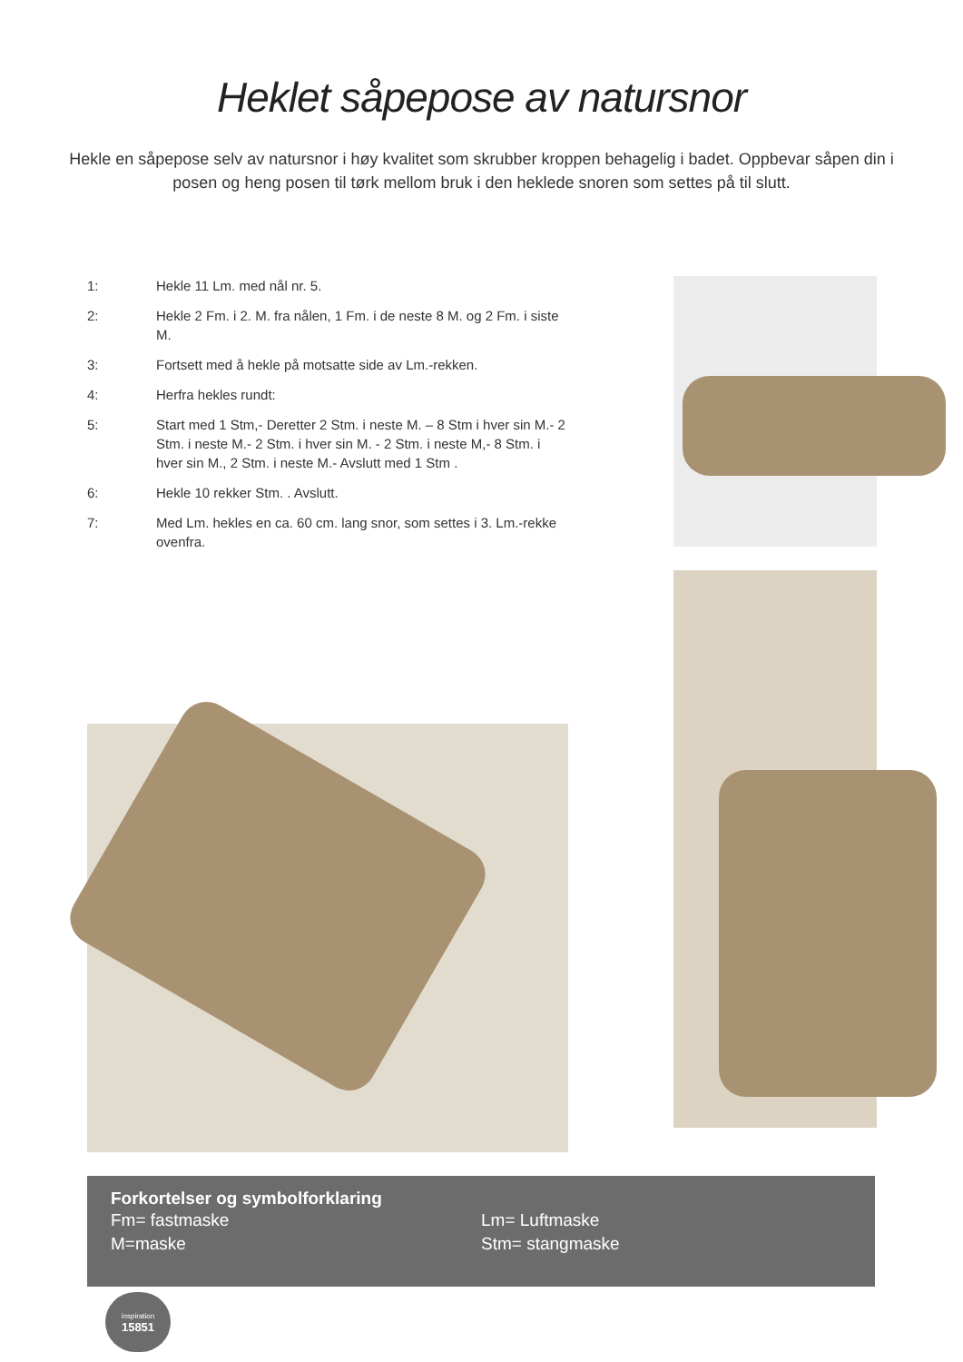Heklet såpepose av natursnor
Hekle en såpepose selv av natursnor i høy kvalitet som skrubber kroppen behagelig i badet. Oppbevar såpen din i posen og heng posen til tørk mellom bruk i den heklede snoren som settes på til slutt.
1: Hekle 11 Lm. med nål nr. 5.
2: Hekle 2 Fm. i 2. M. fra nålen, 1 Fm. i de neste 8 M. og 2 Fm. i siste M.
3: Fortsett med å hekle på motsatte side av Lm.-rekken.
4: Herfra hekles rundt:
5: Start med 1 Stm,- Deretter 2 Stm. i neste M. – 8 Stm i hver sin M.- 2 Stm. i neste M.- 2 Stm. i hver sin M. - 2 Stm. i neste M,- 8 Stm. i hver sin M., 2 Stm. i neste M.- Avslutt med 1 Stm .
6: Hekle 10 rekker Stm. . Avslutt.
7: Med Lm. hekles en ca. 60 cm. lang snor, som settes i 3. Lm.-rekke ovenfra.
Forkortelser og symbolforklaring
Fm= fastmaske
M=maske
Lm= Luftmaske
Stm= stangmaske
inspiration
15851